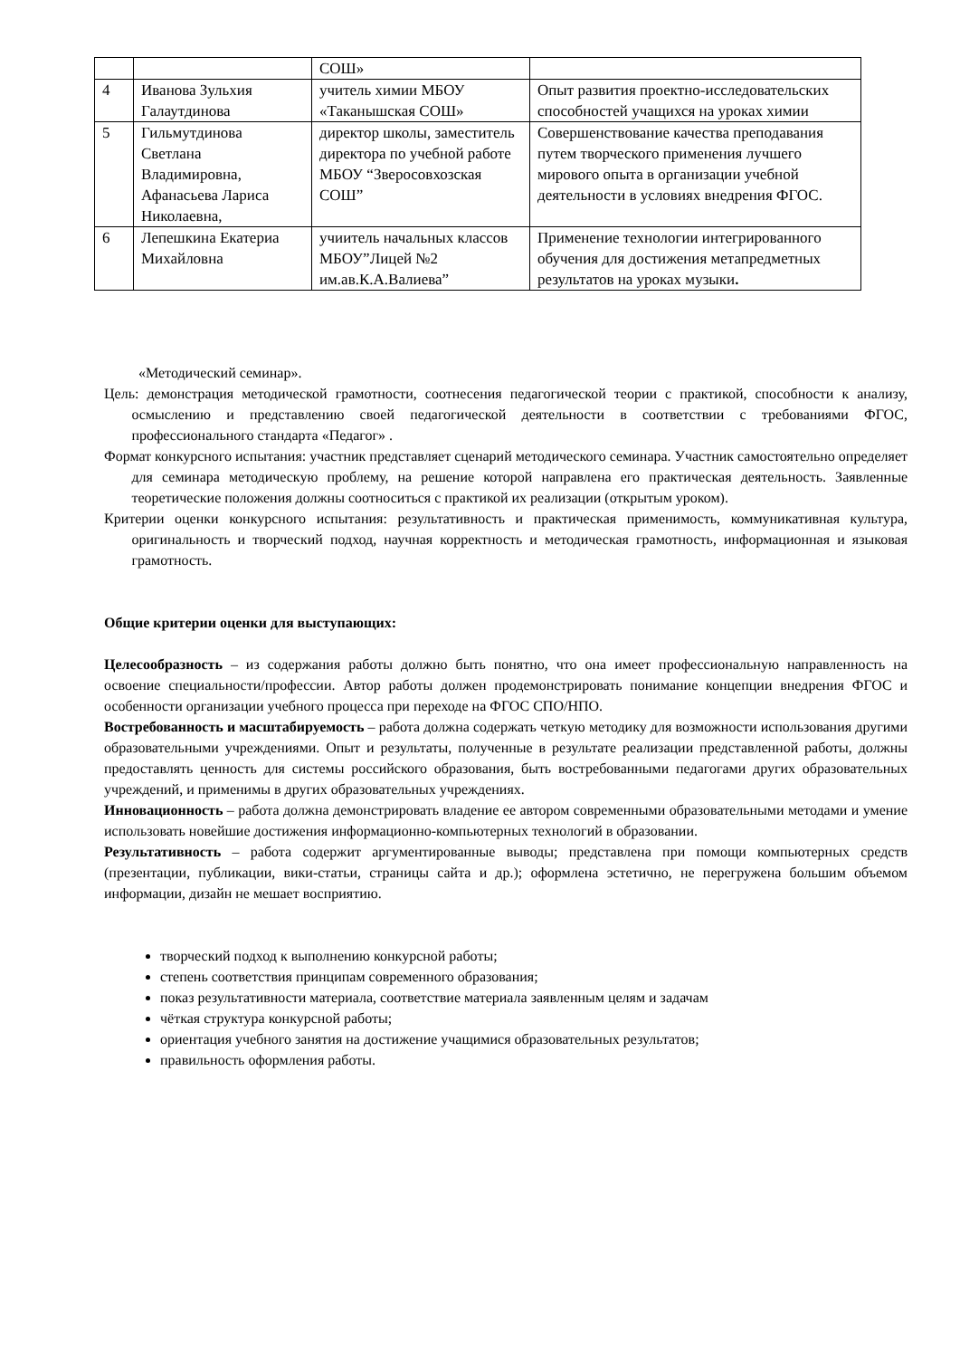| | | СОШ» | |
| 4 | Иванова Зульхия Галаутдинова | учитель химии МБОУ «Таканышская СОШ» | Опыт развития проектно-исследовательских способностей учащихся на уроках химии |
| 5 | Гильмутдинова Светлана Владимировна, Афанасьева Лариса Николаевна, | директор школы, заместитель директора по учебной работе МБОУ “Зверосовхозская СОШ” | Совершенствование качества преподавания путем творческого применения лучшего мирового опыта в организации учебной деятельности в условиях внедрения ФГОС. |
| 6 | Лепешкина Екатериа Михайловна | учиитель начальных классов МБОУ”Лицей №2 им.ав.К.А.Валиева” | Применение технологии интегрированного обучения для достижения метапредметных результатов на уроках музыки . |
«Методический семинар».
Цель: демонстрация методической грамотности, соотнесения педагогической теории с практикой, способности к анализу, осмыслению и представлению своей педагогической деятельности в соответствии с требованиями ФГОС, профессионального стандарта «Педагог» .
Формат конкурсного испытания: участник представляет сценарий методического семинара. Участник самостоятельно определяет для семинара методическую проблему, на решение которой направлена его практическая деятельность. Заявленные теоретические положения должны соотноситься с практикой их реализации (открытым уроком).
Критерии оценки конкурсного испытания: результативность и практическая применимость, коммуникативная культура, оригинальность и творческий подход, научная корректность и методическая грамотность, информационная и языковая грамотность.
Общие критерии оценки для выступающих:
Целесообразность – из содержания работы должно быть понятно, что она имеет профессиональную направленность на освоение специальности/профессии. Автор работы должен продемонстрировать понимание концепции внедрения ФГОС и особенности организации учебного процесса при переходе на ФГОС СПО/НПО.
Востребованность и масштабируемость – работа должна содержать четкую методику для возможности использования другими образовательными учреждениями. Опыт и результаты, полученные в результате реализации представленной работы, должны предоставлять ценность для системы российского образования, быть востребованными педагогами других образовательных учреждений, и применимы в других образовательных учреждениях.
Инновационность – работа должна демонстрировать владение ее автором современными образовательными методами и умение использовать новейшие достижения информационно-компьютерных технологий в образовании.
Результативность – работа содержит аргументированные выводы; представлена при помощи компьютерных средств (презентации, публикации, вики-статьи, страницы сайта и др.); оформлена эстетично, не перегружена большим объемом информации, дизайн не мешает восприятию.
творческий подход к выполнению конкурсной работы;
степень соответствия принципам современного образования;
показ результативности материала, соответствие материала заявленным целям и задачам
чёткая структура конкурсной работы;
ориентация учебного занятия на достижение учащимися образовательных результатов;
правильность оформления работы.